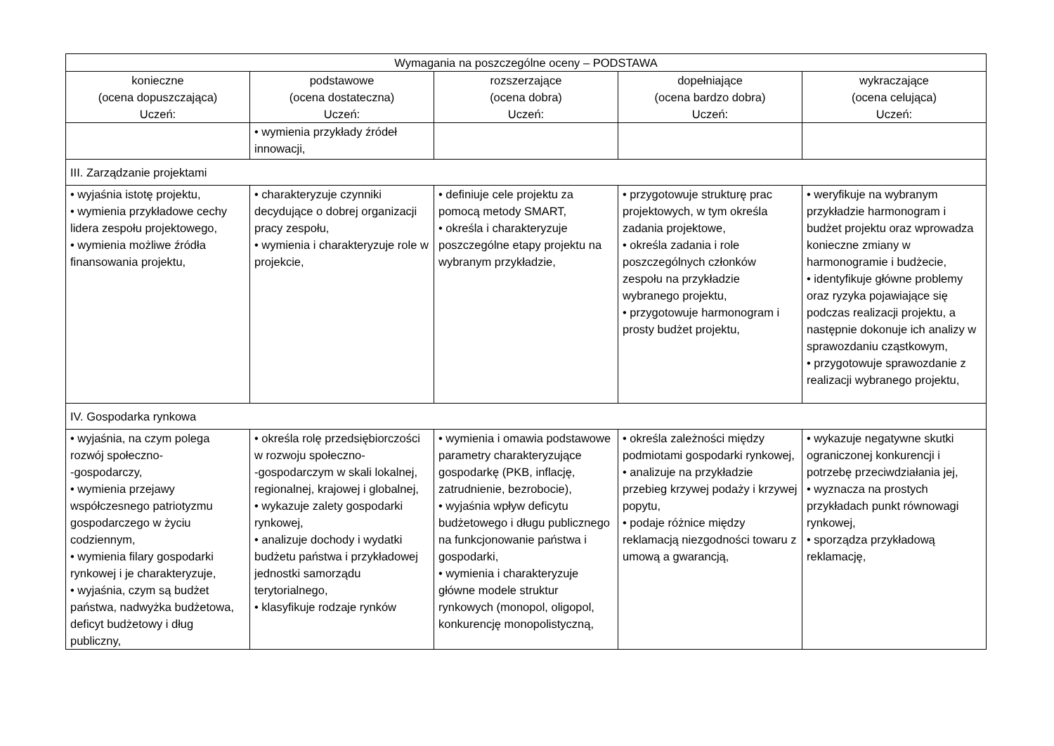| Wymagania na poszczególne oceny – PODSTAWA | | | | |
| --- | --- | --- | --- | --- |
| konieczne (ocena dopuszczająca) Uczeń: | podstawowe (ocena dostateczna) Uczeń: | rozszerzające (ocena dobra) Uczeń: | dopełniające (ocena bardzo dobra) Uczeń: | wykraczające (ocena celująca) Uczeń: |
| | • wymienia przykłady źródeł innowacji, | | | |
| III. Zarządzanie projektami | | | | |
| • wyjaśnia istotę projektu, • wymienia przykładowe cechy lidera zespołu projektowego, • wymienia możliwe źródła finansowania projektu, | • charakteryzuje czynniki decydujące o dobrej organizacji pracy zespołu, • wymienia i charakteryzuje role w projekcie, | • definiuje cele projektu za pomocą metody SMART, • określa i charakteryzuje poszczególne etapy projektu na wybranym przykładzie, | • przygotowuje strukturę prac projektowych, w tym określa zadania projektowe, • określa zadania i role poszczególnych członków zespołu na przykładzie wybranego projektu, • przygotowuje harmonogram i prosty budżet projektu, | • weryfikuje na wybranym przykładzie harmonogram i budżet projektu oraz wprowadza konieczne zmiany w harmonogramie i budżecie, • identyfikuje główne problemy oraz ryzyka pojawiające się podczas realizacji projektu, a następnie dokonuje ich analizy w sprawozdaniu cząstkowym, • przygotowuje sprawozdanie z realizacji wybranego projektu, |
| IV. Gospodarka rynkowa | | | | |
| • wyjaśnia, na czym polega rozwój społeczno- -gospodarczy, • wymienia przejawy współczesnego patriotyzmu gospodarczego w życiu codziennym, • wymienia filary gospodarki rynkowej i je charakteryzuje, • wyjaśnia, czym są budżet państwa, nadwyżka budżetowa, deficyt budżetowy i dług publiczny, | • określa rolę przedsiębiorczości w rozwoju społeczno- -gospodarczym w skali lokalnej, regionalnej, krajowej i globalnej, • wykazuje zalety gospodarki rynkowej, • analizuje dochody i wydatki budżetu państwa i przykładowej jednostki samorządu terytorialnego, • klasyfikuje rodzaje rynków | • wymienia i omawia podstawowe parametry charakteryzujące gospodarkę (PKB, inflację, zatrudnienie, bezrobocie), • wyjaśnia wpływ deficytu budżetowego i długu publicznego na funkcjonowanie państwa i gospodarki, • wymienia i charakteryzuje główne modele struktur rynkowych (monopol, oligopol, konkurencję monopolistyczną, | • określa zależności między podmiotami gospodarki rynkowej, • analizuje na przykładzie przebieg krzywej podaży i krzywej popytu, • podaje różnice między reklamacją niezgodności towaru z umową a gwarancją, | • wykazuje negatywne skutki ograniczonej konkurencji i potrzebę przeciwdziałania jej, • wyznacza na prostych przykładach punkt równowagi rynkowej, • sporządza przykładową reklamację, |